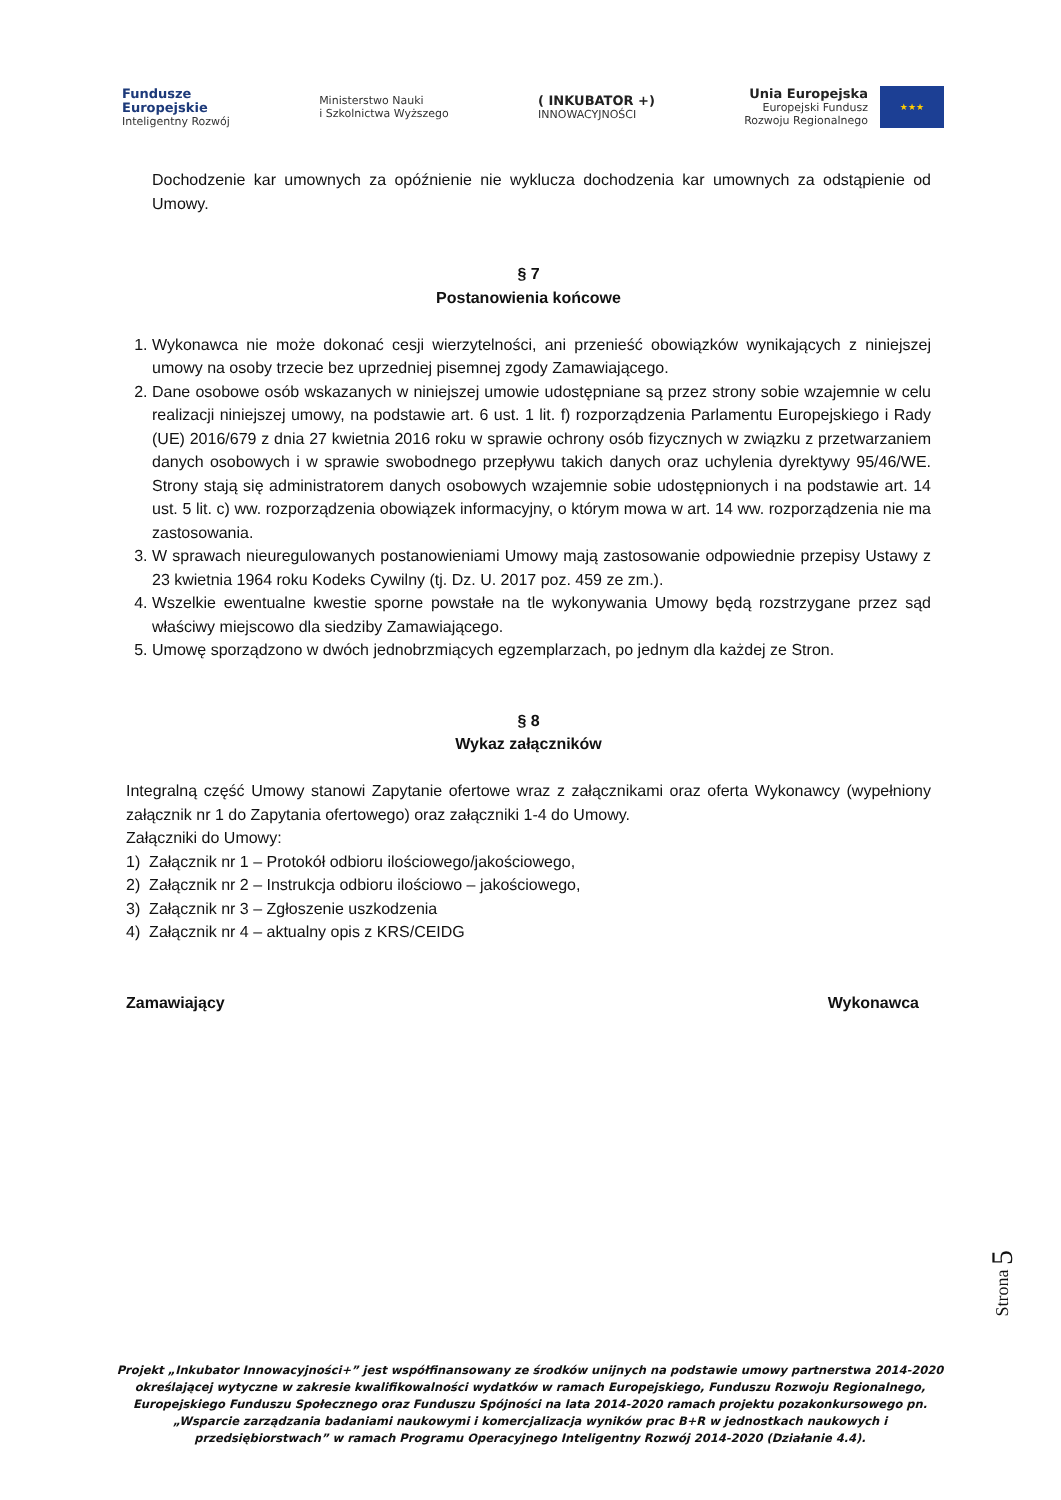Fundusze
Europejskie
Inteligentny Rozwój
Ministerstwo Nauki
i Szkolnictwa Wyższego
( INKUBATOR +)
INNOWACYJNOŚCI
Unia Europejska
Europejski Fundusz
Rozwoju Regionalnego
★★★
Dochodzenie kar umownych za opóźnienie nie wyklucza dochodzenia kar umownych za odstąpienie od Umowy.
§ 7
Postanowienia końcowe
1. Wykonawca nie może dokonać cesji wierzytelności, ani przenieść obowiązków wynikających z niniejszej umowy na osoby trzecie bez uprzedniej pisemnej zgody Zamawiającego.
2. Dane osobowe osób wskazanych w niniejszej umowie udostępniane są przez strony sobie wzajemnie w celu realizacji niniejszej umowy, na podstawie art. 6 ust. 1 lit. f) rozporządzenia Parlamentu Europejskiego i Rady (UE) 2016/679 z dnia 27 kwietnia 2016 roku w sprawie ochrony osób fizycznych w związku z przetwarzaniem danych osobowych i w sprawie swobodnego przepływu takich danych oraz uchylenia dyrektywy 95/46/WE. Strony stają się administratorem danych osobowych wzajemnie sobie udostępnionych i na podstawie art. 14 ust. 5 lit. c) ww. rozporządzenia obowiązek informacyjny, o którym mowa w art. 14 ww. rozporządzenia nie ma zastosowania.
3. W sprawach nieuregulowanych postanowieniami Umowy mają zastosowanie odpowiednie przepisy Ustawy z 23 kwietnia 1964 roku Kodeks Cywilny (tj. Dz. U. 2017 poz. 459 ze zm.).
4. Wszelkie ewentualne kwestie sporne powstałe na tle wykonywania Umowy będą rozstrzygane przez sąd właściwy miejscowo dla siedziby Zamawiającego.
5. Umowę sporządzono w dwóch jednobrzmiących egzemplarzach, po jednym dla każdej ze Stron.
§ 8
Wykaz załączników
Integralną część Umowy stanowi Zapytanie ofertowe wraz z załącznikami oraz oferta Wykonawcy (wypełniony załącznik nr 1 do Zapytania ofertowego) oraz załączniki 1-4 do Umowy.
Załączniki do Umowy:
1) Załącznik nr 1 – Protokół odbioru ilościowego/jakościowego,
2) Załącznik nr 2 – Instrukcja odbioru ilościowo – jakościowego,
3) Załącznik nr 3 – Zgłoszenie uszkodzenia
4) Załącznik nr 4 – aktualny opis z KRS/CEIDG
Zamawiający Wykonawca
Strona 5
Projekt „Inkubator Innowacyjności+” jest współfinansowany ze środków unijnych na podstawie umowy partnerstwa 2014-2020 określającej wytyczne w zakresie kwalifikowalności wydatków w ramach Europejskiego, Funduszu Rozwoju Regionalnego, Europejskiego Funduszu Społecznego oraz Funduszu Spójności na lata 2014-2020 ramach projektu pozakonkursowego pn. „Wsparcie zarządzania badaniami naukowymi i komercjalizacja wyników prac B+R w jednostkach naukowych i przedsiębiorstwach” w ramach Programu Operacyjnego Inteligentny Rozwój 2014-2020 (Działanie 4.4).